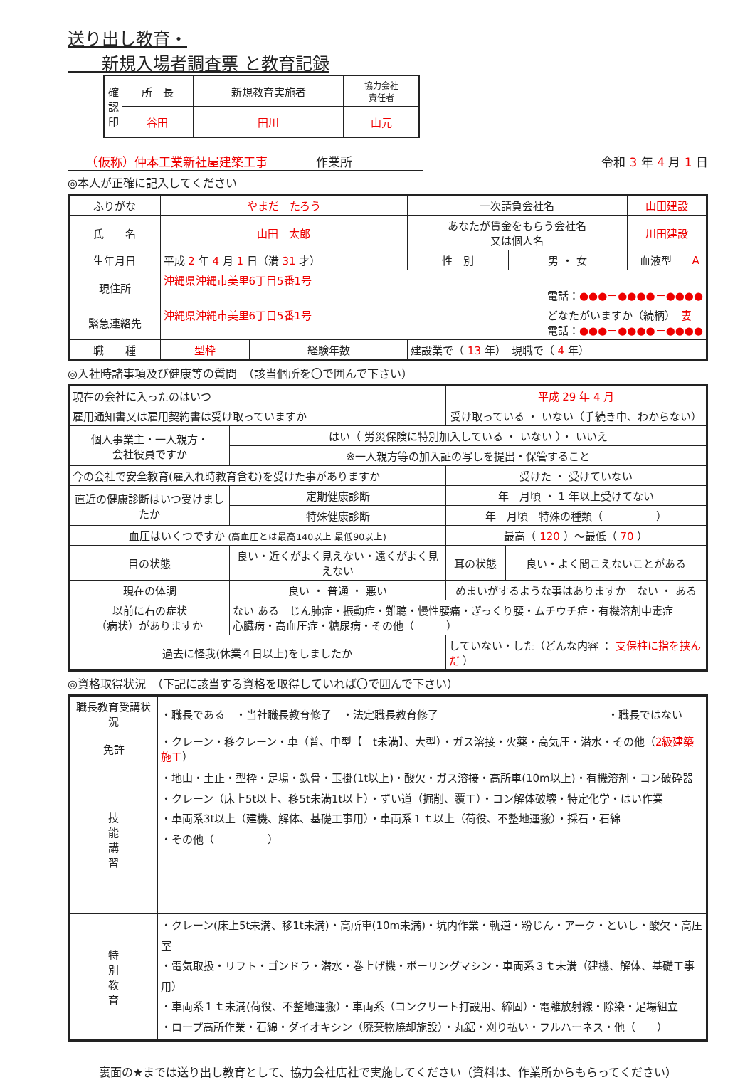送り出し教育・
　　新規入場者調査票 と教育記録
| 確認印 | 所 長 | 新規教育実施者 | 協力会社 責任者 |
| | 谷田 | 田川 | 山元 |
　　（仮称）仲本工業新社屋建築工事　　　　作業所 令和 3 年 4 月 1 日
◎本人が正確に記入してください
| ふりがな | やまだ たろう | | 一次請負会社名 | | 山田建設 | |
| 氏 名 | 山田 太郎 | | あなたが賃金をもらう会社名 又は個人名 | | 川田建設 | |
| 生年月日 | 平成 2 年 4 月 1 日（満 31 才） | | 性 別 | 男 ・ 女 | 血液型 | A |
| 現住所 | 沖縄県沖縄市美里6丁目5番1号 電話： ●●●－●●●●－●●●● | | | | | |
| 緊急連絡先 | 沖縄県沖縄市美里6丁目5番1号 どなたがいますか（続柄） 妻 電話： ●●●－●●●●－●●●● | | | | | |
| 職 種 | 型枠 | 経験年数 | 建設業で（ 13 年） 現職で（ 4 年） | | | |
◎入社時諸事項及び健康等の質問　（該当個所を〇で囲んで下さい）
| 現在の会社に入ったのはいつ | | 平成 29 年 4 月 | |
| 雇用通知書又は雇用契約書は受け取っていますか | | 受け取っている ・ いない（手続き中、わからない） | |
| 個人事業主・一人親方・ 会社役員ですか | はい（ 労災保険に特別加入している ・ いない ）・ いいえ | | |
| | ※一人親方等の加入証の写しを提出・保管すること | | |
| 今の会社で安全教育(雇入れ時教育含む)を受けた事がありますか | | 受けた ・ 受けていない | |
| 直近の健康診断はいつ受けましたか | 定期健康診断 | 年 月頃 ・ 1 年以上受けてない | |
| | 特殊健康診断 | 年 月頃 特殊の種類（ ） | |
| 血圧はいくつですか (高血圧とは最高140以上 最低90以上) | | 最高（ 120 ）～最低（ 70 ） | |
| 目の状態 | 良い・近くがよく見えない・遠くがよく見えない | 耳の状態 | 良い・よく聞こえないことがある |
| 現在の体調 | 良い ・ 普通 ・ 悪い | めまいがするような事はありますか ない ・ ある | |
| 以前に右の症状 （病状）がありますか | ない ある じん肺症・振動症・難聴・慢性腰痛・ぎっくり腰・ムチウチ症・有機溶剤中毒症 心臓病・高血圧症・糖尿病・その他（ ） | | |
| 過去に怪我(休業４日以上)をしましたか | | していない・した（どんな内容 ： 支保柱に指を挟んだ ） | |
◎資格取得状況　（下記に該当する資格を取得していれば〇で囲んで下さい）
| 職長教育受講状況 | ・職長である ・当社職長教育修了 ・法定職長教育修了 | ・職長ではない |
| 免許 | ・クレーン・移クレーン・車（普、中型【 t未満】、大型）・ガス溶接・火薬・高気圧・潜水・その他（ 2級建築施工 ） | |
| 技 能 講 習 | ・地山・土止・型枠・足場・鉄骨・玉掛(1t以上)・酸欠・ガス溶接・高所車(10m以上)・有機溶剤・コン破砕器 ・クレーン（床上5t以上、移5t未満1t以上）・ずい道（掘削、覆工）・コン解体破壊・特定化学・はい作業 ・車両系3t以上（建機、解体、基礎工事用）・車両系１ｔ以上（荷役、不整地運搬）・採石・石綿 ・その他（ ） | |
| 特 別 教 育 | ・クレーン(床上5t未満、移1t未満)・高所車(10m未満)・坑内作業・軌道・粉じん・アーク・といし・酸欠・高圧室 ・電気取扱・リフト・ゴンドラ・潜水・巻上げ機・ボーリングマシン・車両系３ｔ未満（建機、解体、基礎工事用） ・車両系１ｔ未満(荷役、不整地運搬）・車両系（コンクリート打設用、締固）・電離放射線・除染・足場組立 ・ロープ高所作業・石綿・ダイオキシン（廃棄物焼却施設）・丸鋸・刈り払い・フルハーネス・他（ ） | |
裏面の★までは送り出し教育として、協力会社店社で実施してください（資料は、作業所からもらってください）